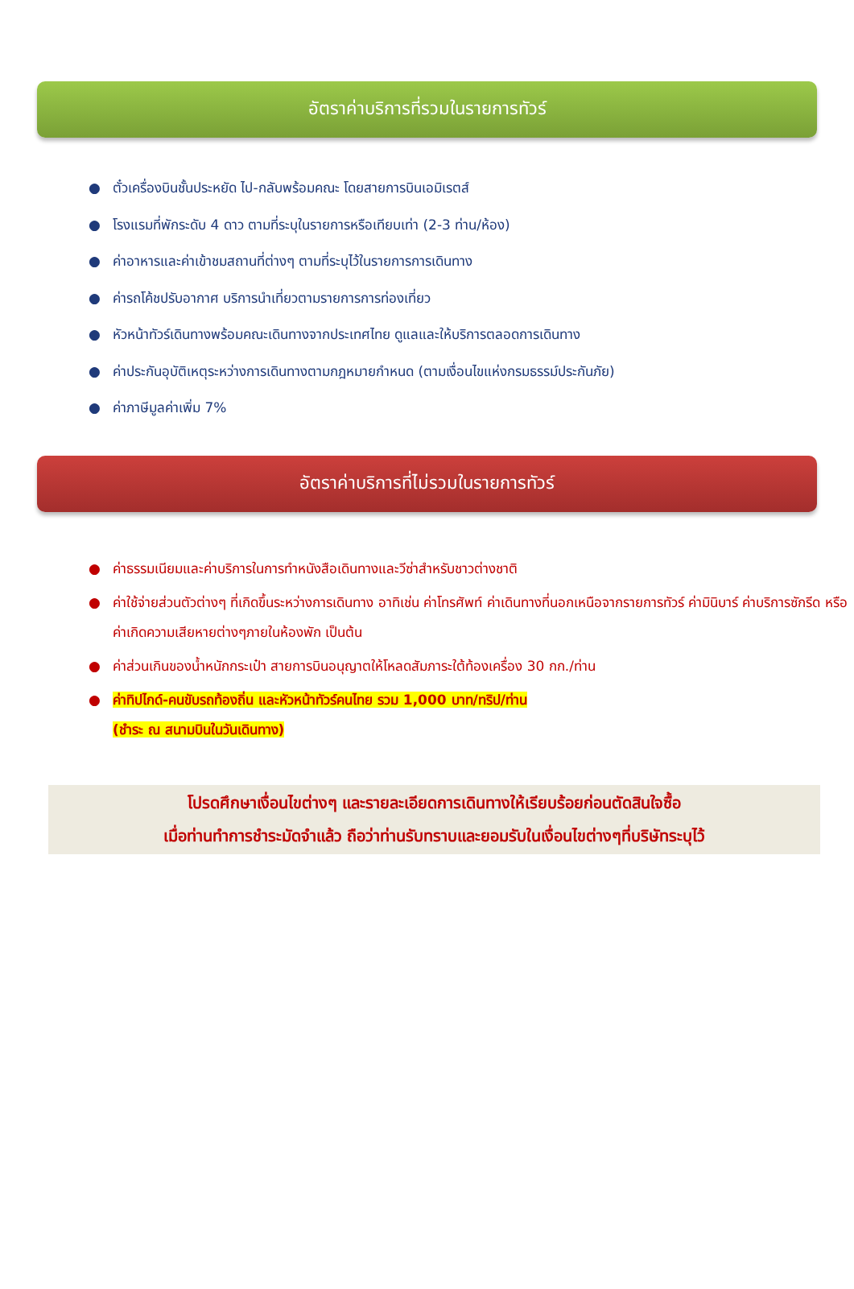อัตราค่าบริการที่รวมในรายการทัวร์
● ตั๋วเครื่องบินชั้นประหยัด ไป-กลับพร้อมคณะ โดยสายการบินเอมิเรตส์
● โรงแรมที่พักระดับ 4 ดาว ตามที่ระบุในรายการหรือเทียบเท่า (2-3 ท่าน/ห้อง)
● ค่าอาหารและค่าเข้าชมสถานที่ต่างๆ ตามที่ระบุไว้ในรายการการเดินทาง
● ค่ารถโค้ชปรับอากาศ บริการนำเที่ยวตามรายการการท่องเที่ยว
● หัวหน้าทัวร์เดินทางพร้อมคณะเดินทางจากประเทศไทย ดูแลและให้บริการตลอดการเดินทาง
● ค่าประกันอุบัติเหตุระหว่างการเดินทางตามกฎหมายกำหนด (ตามเงื่อนไขแห่งกรมธรรม์ประกันภัย)
● ค่าภาษีมูลค่าเพิ่ม 7%
อัตราค่าบริการที่ไม่รวมในรายการทัวร์
● ค่าธรรมเนียมและค่าบริการในการทำหนังสือเดินทางและวีซ่าสำหรับชาวต่างชาติ
● ค่าใช้จ่ายส่วนตัวต่างๆ ที่เกิดขึ้นระหว่างการเดินทาง อาทิเช่น ค่าโทรศัพท์ ค่าเดินทางที่นอกเหนือจากรายการทัวร์ ค่ามินิบาร์ ค่าบริการซักรีด หรือ ค่าเกิดความเสียหายต่างๆภายในห้องพัก เป็นต้น
● ค่าส่วนเกินของน้ำหนักกระเป๋า สายการบินอนุญาตให้โหลดสัมภาระใต้ท้องเครื่อง 30 กก./ท่าน
● ค่าทิปไกด์-คนขับรถท้องถิ่น และหัวหน้าทัวร์คนไทย รวม 1,000 บาท/ทริป/ท่าน
(ชำระ ณ สนามบินในวันเดินทาง)
โปรดศึกษาเงื่อนไขต่างๆ และรายละเอียดการเดินทางให้เรียบร้อยก่อนตัดสินใจซื้อ
เมื่อท่านทำการชำระมัดจำแล้ว ถือว่าท่านรับทราบและยอมรับในเงื่อนไขต่างๆที่บริษัทระบุไว้